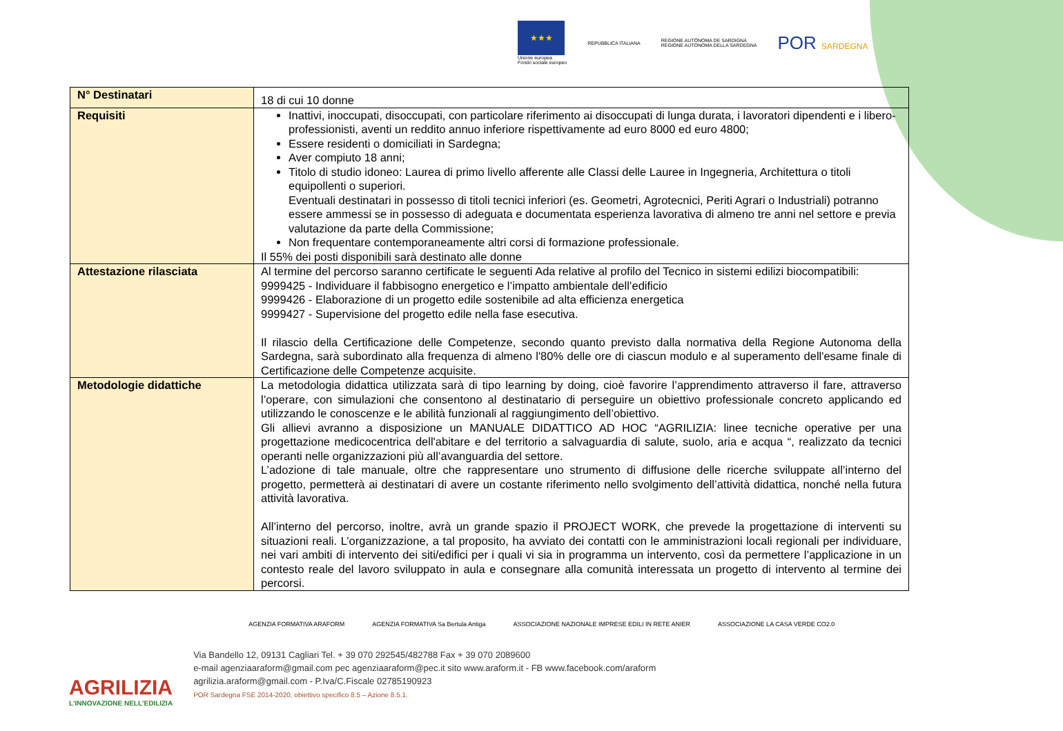★★★
Unione europea
Fondo sociale europeo
REPUBBLICA ITALIANA
REGIONE AUTÒNOMA DE SARDIGNA
REGIONE AUTONOMA DELLA SARDEGNA
POR SARDEGNA
| N° Destinatari | 18 di cui 10 donne |
| Requisiti | Inattivi, inoccupati, disoccupati, con particolare riferimento ai disoccupati di lunga durata, i lavoratori dipendenti e i libero-professionisti, aventi un reddito annuo inferiore rispettivamente ad euro 8000 ed euro 4800; Essere residenti o domiciliati in Sardegna; Aver compiuto 18 anni; Titolo di studio idoneo: Laurea di primo livello afferente alle Classi delle Lauree in Ingegneria, Architettura o titoli equipollenti o superiori. Eventuali destinatari in possesso di titoli tecnici inferiori (es. Geometri, Agrotecnici, Periti Agrari o Industriali) potranno essere ammessi se in possesso di adeguata e documentata esperienza lavorativa di almeno tre anni nel settore e previa valutazione da parte della Commissione; Non frequentare contemporaneamente altri corsi di formazione professionale. Il 55% dei posti disponibili sarà destinato alle donne |
| Attestazione rilasciata | Al termine del percorso saranno certificate le seguenti Ada relative al profilo del Tecnico in sistemi edilizi biocompatibili: 9999425 - Individuare il fabbisogno energetico e l’impatto ambientale dell’edificio 9999426 - Elaborazione di un progetto edile sostenibile ad alta efficienza energetica 9999427 - Supervisione del progetto edile nella fase esecutiva. Il rilascio della Certificazione delle Competenze, secondo quanto previsto dalla normativa della Regione Autonoma della Sardegna, sarà subordinato alla frequenza di almeno l'80% delle ore di ciascun modulo e al superamento dell'esame finale di Certificazione delle Competenze acquisite. |
| Metodologie didattiche | La metodologia didattica utilizzata sarà di tipo learning by doing, cioè favorire l’apprendimento attraverso il fare, attraverso l’operare, con simulazioni che consentono al destinatario di perseguire un obiettivo professionale concreto applicando ed utilizzando le conoscenze e le abilità funzionali al raggiungimento dell’obiettivo. Gli allievi avranno a disposizione un MANUALE DIDATTICO AD HOC “AGRILIZIA: linee tecniche operative per una progettazione medicocentrica dell'abitare e del territorio a salvaguardia di salute, suolo, aria e acqua “, realizzato da tecnici operanti nelle organizzazioni più all’avanguardia del settore. L’adozione di tale manuale, oltre che rappresentare uno strumento di diffusione delle ricerche sviluppate all’interno del progetto, permetterà ai destinatari di avere un costante riferimento nello svolgimento dell’attività didattica, nonché nella futura attività lavorativa. All’interno del percorso, inoltre, avrà un grande spazio il PROJECT WORK, che prevede la progettazione di interventi su situazioni reali. L’organizzazione, a tal proposito, ha avviato dei contatti con le amministrazioni locali regionali per individuare, nei vari ambiti di intervento dei siti/edifici per i quali vi sia in programma un intervento, così da permettere l’applicazione in un contesto reale del lavoro sviluppato in aula e consegnare alla comunità interessata un progetto di intervento al termine dei percorsi. |
AGRILIZIA
L'INNOVAZIONE NELL'EDILIZIA
AGENZIA FORMATIVA ARAFORM AGENZIA FORMATIVA Sa Bertula Antiga ASSOCIAZIONE NAZIONALE IMPRESE EDILI IN RETE ANIER ASSOCIAZIONE LA CASA VERDE CO2.0
Via Bandello 12, 09131 Cagliari Tel. + 39 070 292545/482788 Fax + 39 070 2089600
e-mail agenziaaraform@gmail.com pec agenziaaraform@pec.it sito www.araform.it - FB www.facebook.com/araform
agrilizia.araform@gmail.com - P.Iva/C.Fiscale 02785190923
POR Sardegna FSE 2014-2020, obiettivo specifico 8.5 – Azione 8.5.1.